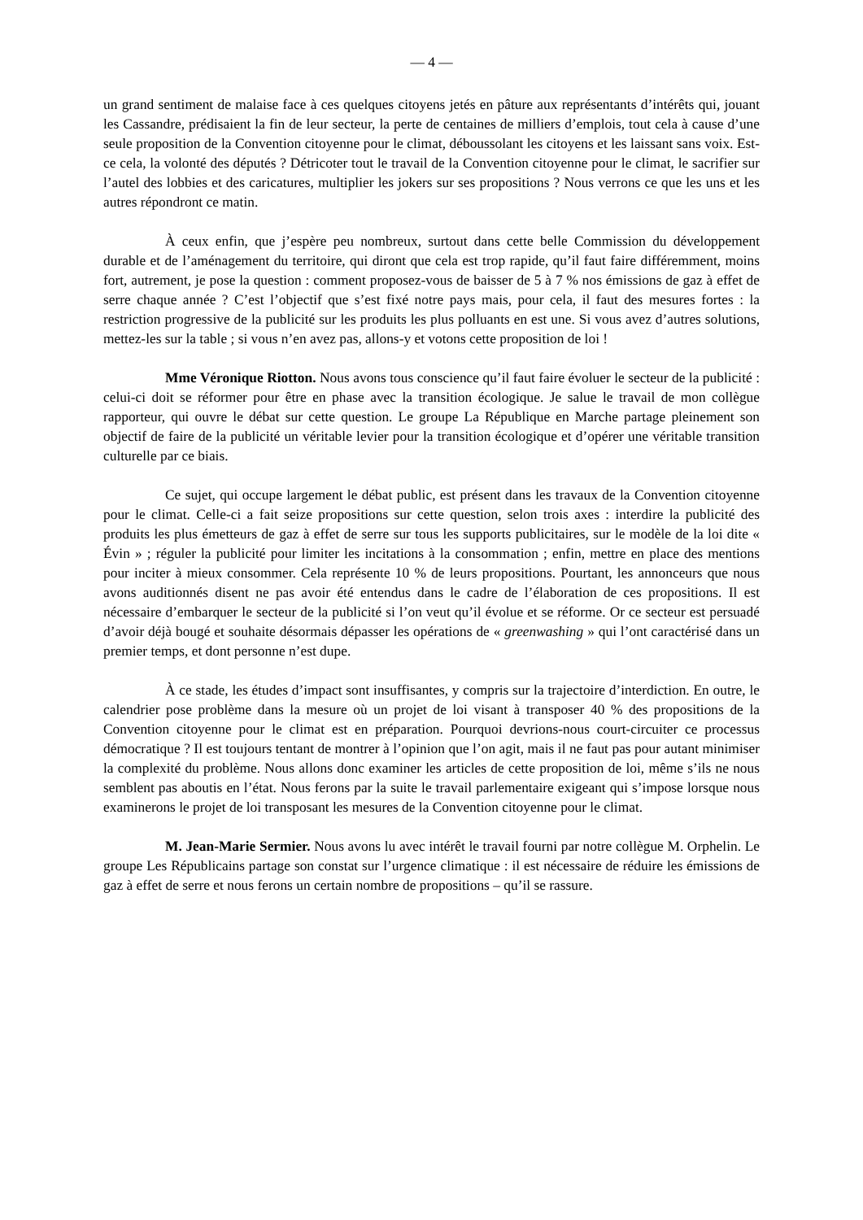— 4 —
un grand sentiment de malaise face à ces quelques citoyens jetés en pâture aux représentants d’intérêts qui, jouant les Cassandre, prédisaient la fin de leur secteur, la perte de centaines de milliers d’emplois, tout cela à cause d’une seule proposition de la Convention citoyenne pour le climat, déboussolant les citoyens et les laissant sans voix. Est-ce cela, la volonté des députés ? Détricoter tout le travail de la Convention citoyenne pour le climat, le sacrifier sur l’autel des lobbies et des caricatures, multiplier les jokers sur ses propositions ? Nous verrons ce que les uns et les autres répondront ce matin.
À ceux enfin, que j’espère peu nombreux, surtout dans cette belle Commission du développement durable et de l’aménagement du territoire, qui diront que cela est trop rapide, qu’il faut faire différemment, moins fort, autrement, je pose la question : comment proposez-vous de baisser de 5 à 7 % nos émissions de gaz à effet de serre chaque année ? C’est l’objectif que s’est fixé notre pays mais, pour cela, il faut des mesures fortes : la restriction progressive de la publicité sur les produits les plus polluants en est une. Si vous avez d’autres solutions, mettez-les sur la table ; si vous n’en avez pas, allons-y et votons cette proposition de loi !
Mme Véronique Riotton. Nous avons tous conscience qu’il faut faire évoluer le secteur de la publicité : celui-ci doit se réformer pour être en phase avec la transition écologique. Je salue le travail de mon collègue rapporteur, qui ouvre le débat sur cette question. Le groupe La République en Marche partage pleinement son objectif de faire de la publicité un véritable levier pour la transition écologique et d’opérer une véritable transition culturelle par ce biais.
Ce sujet, qui occupe largement le débat public, est présent dans les travaux de la Convention citoyenne pour le climat. Celle-ci a fait seize propositions sur cette question, selon trois axes : interdire la publicité des produits les plus émetteurs de gaz à effet de serre sur tous les supports publicitaires, sur le modèle de la loi dite « Évin » ; réguler la publicité pour limiter les incitations à la consommation ; enfin, mettre en place des mentions pour inciter à mieux consommer. Cela représente 10 % de leurs propositions. Pourtant, les annonceurs que nous avons auditionnés disent ne pas avoir été entendus dans le cadre de l’élaboration de ces propositions. Il est nécessaire d’embarquer le secteur de la publicité si l’on veut qu’il évolue et se réforme. Or ce secteur est persuadé d’avoir déjà bougé et souhaite désormais dépasser les opérations de « greenwashing » qui l’ont caractérisé dans un premier temps, et dont personne n’est dupe.
À ce stade, les études d’impact sont insuffisantes, y compris sur la trajectoire d’interdiction. En outre, le calendrier pose problème dans la mesure où un projet de loi visant à transposer 40 % des propositions de la Convention citoyenne pour le climat est en préparation. Pourquoi devrions-nous court-circuiter ce processus démocratique ? Il est toujours tentant de montrer à l’opinion que l’on agit, mais il ne faut pas pour autant minimiser la complexité du problème. Nous allons donc examiner les articles de cette proposition de loi, même s’ils ne nous semblent pas aboutis en l’état. Nous ferons par la suite le travail parlementaire exigeant qui s’impose lorsque nous examinerons le projet de loi transposant les mesures de la Convention citoyenne pour le climat.
M. Jean-Marie Sermier. Nous avons lu avec intérêt le travail fourni par notre collègue M. Orphelin. Le groupe Les Républicains partage son constat sur l’urgence climatique : il est nécessaire de réduire les émissions de gaz à effet de serre et nous ferons un certain nombre de propositions – qu’il se rassure.